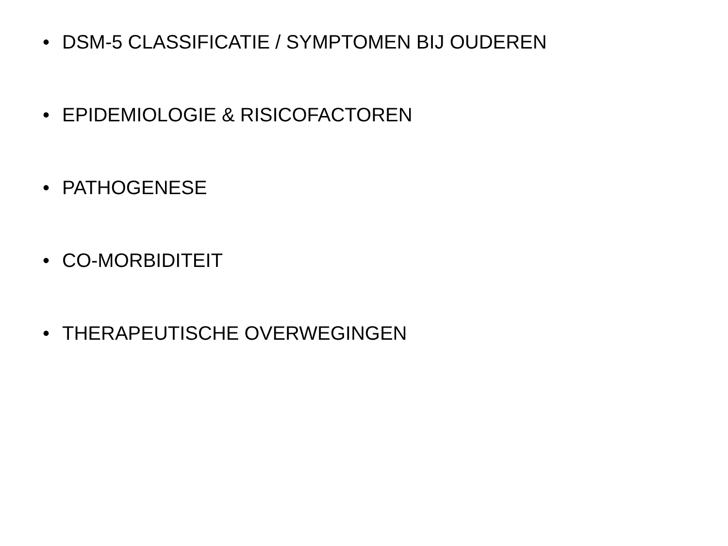• DSM-5 CLASSIFICATIE / SYMPTOMEN BIJ OUDEREN
• EPIDEMIOLOGIE & RISICOFACTOREN
• PATHOGENESE
• CO-MORBIDITEIT
• THERAPEUTISCHE OVERWEGINGEN